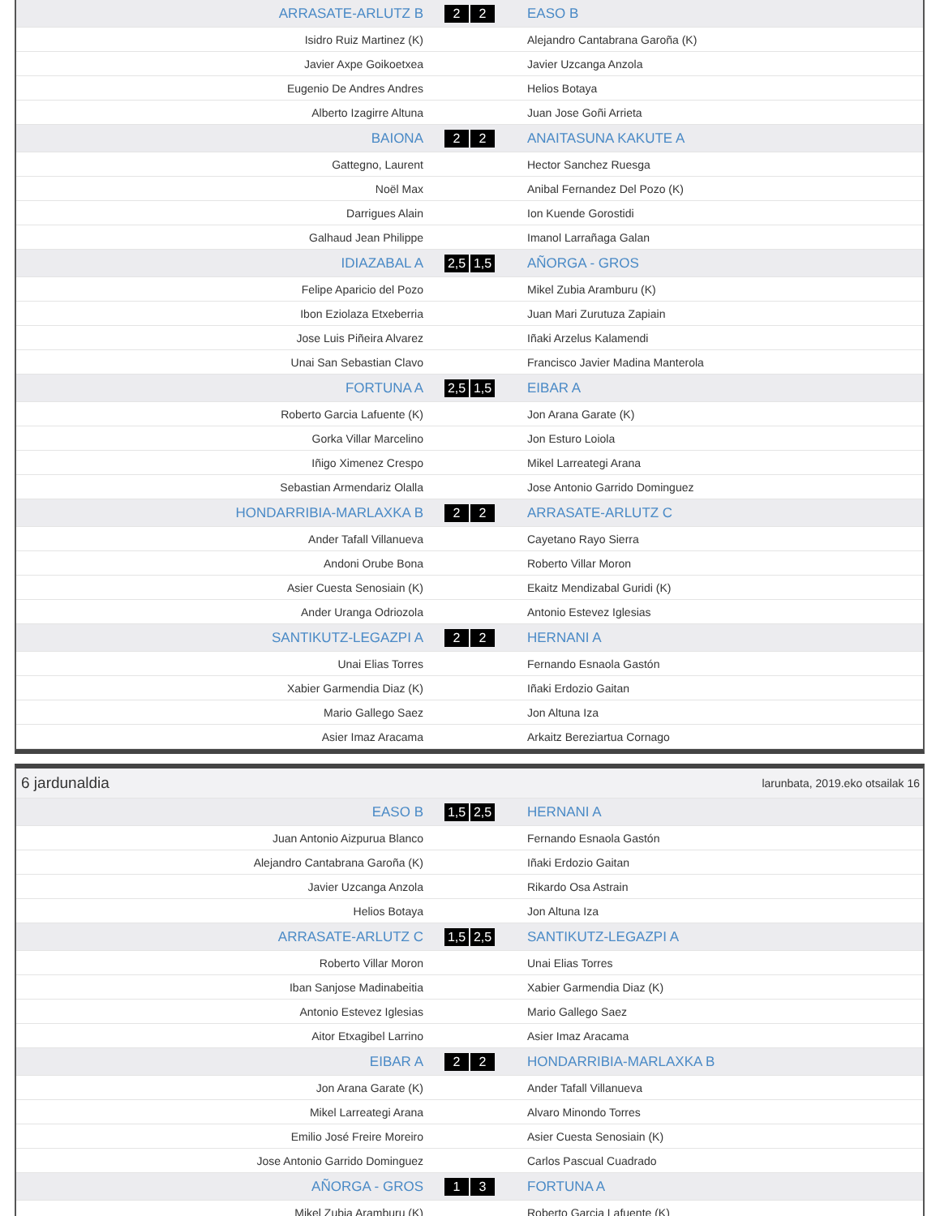| ARRASATE-ARLUTZ B | 2 2 | EASO B |
| Isidro Ruiz Martinez (K) | | Alejandro Cantabrana Garoña (K) |
| Javier Axpe Goikoetxea | | Javier Uzcanga Anzola |
| Eugenio De Andres Andres | | Helios Botaya |
| Alberto Izagirre Altuna | | Juan Jose Goñi Arrieta |
| BAIONA | 2 2 | ANAITASUNA KAKUTE A |
| Gattegno, Laurent | | Hector Sanchez Ruesga |
| Noël Max | | Anibal Fernandez Del Pozo (K) |
| Darrigues Alain | | Ion Kuende Gorostidi |
| Galhaud Jean Philippe | | Imanol Larrañaga Galan |
| IDIAZABAL A | 2,5 1,5 | AÑORGA - GROS |
| Felipe Aparicio del Pozo | | Mikel Zubia Aramburu (K) |
| Ibon Eziolaza Etxeberria | | Juan Mari Zurutuza Zapiain |
| Jose Luis Piñeira Alvarez | | Iñaki Arzelus Kalamendi |
| Unai San Sebastian Clavo | | Francisco Javier Madina Manterola |
| FORTUNA A | 2,5 1,5 | EIBAR A |
| Roberto Garcia Lafuente (K) | | Jon Arana Garate (K) |
| Gorka Villar Marcelino | | Jon Esturo Loiola |
| Iñigo Ximenez Crespo | | Mikel Larreategi Arana |
| Sebastian Armendariz Olalla | | Jose Antonio Garrido Dominguez |
| HONDARRIBIA-MARLAXKA B | 2 2 | ARRASATE-ARLUTZ C |
| Ander Tafall Villanueva | | Cayetano Rayo Sierra |
| Andoni Orube Bona | | Roberto Villar Moron |
| Asier Cuesta Senosiain (K) | | Ekaitz Mendizabal Guridi (K) |
| Ander Uranga Odriozola | | Antonio Estevez Iglesias |
| SANTIKUTZ-LEGAZPI A | 2 2 | HERNANI A |
| Unai Elias Torres | | Fernando Esnaola Gastón |
| Xabier Garmendia Diaz (K) | | Iñaki Erdozio Gaitan |
| Mario Gallego Saez | | Jon Altuna Iza |
| Asier Imaz Aracama | | Arkaitz Bereziartua Cornago |
| 6 jardunaldia | larunbata, 2019.eko otsailak 16 |
| EASO B | 1,5 2,5 | HERNANI A |
| Juan Antonio Aizpurua Blanco | | Fernando Esnaola Gastón |
| Alejandro Cantabrana Garoña (K) | | Iñaki Erdozio Gaitan |
| Javier Uzcanga Anzola | | Rikardo Osa Astrain |
| Helios Botaya | | Jon Altuna Iza |
| ARRASATE-ARLUTZ C | 1,5 2,5 | SANTIKUTZ-LEGAZPI A |
| Roberto Villar Moron | | Unai Elias Torres |
| Iban Sanjose Madinabeitia | | Xabier Garmendia Diaz (K) |
| Antonio Estevez Iglesias | | Mario Gallego Saez |
| Aitor Etxagibel Larrino | | Asier Imaz Aracama |
| EIBAR A | 2 2 | HONDARRIBIA-MARLAXKA B |
| Jon Arana Garate (K) | | Ander Tafall Villanueva |
| Mikel Larreategi Arana | | Alvaro Minondo Torres |
| Emilio José Freire Moreiro | | Asier Cuesta Senosiain (K) |
| Jose Antonio Garrido Dominguez | | Carlos Pascual Cuadrado |
| AÑORGA - GROS | 1 3 | FORTUNA A |
| Mikel Zubia Aramburu (K) | | Roberto Garcia Lafuente (K) |